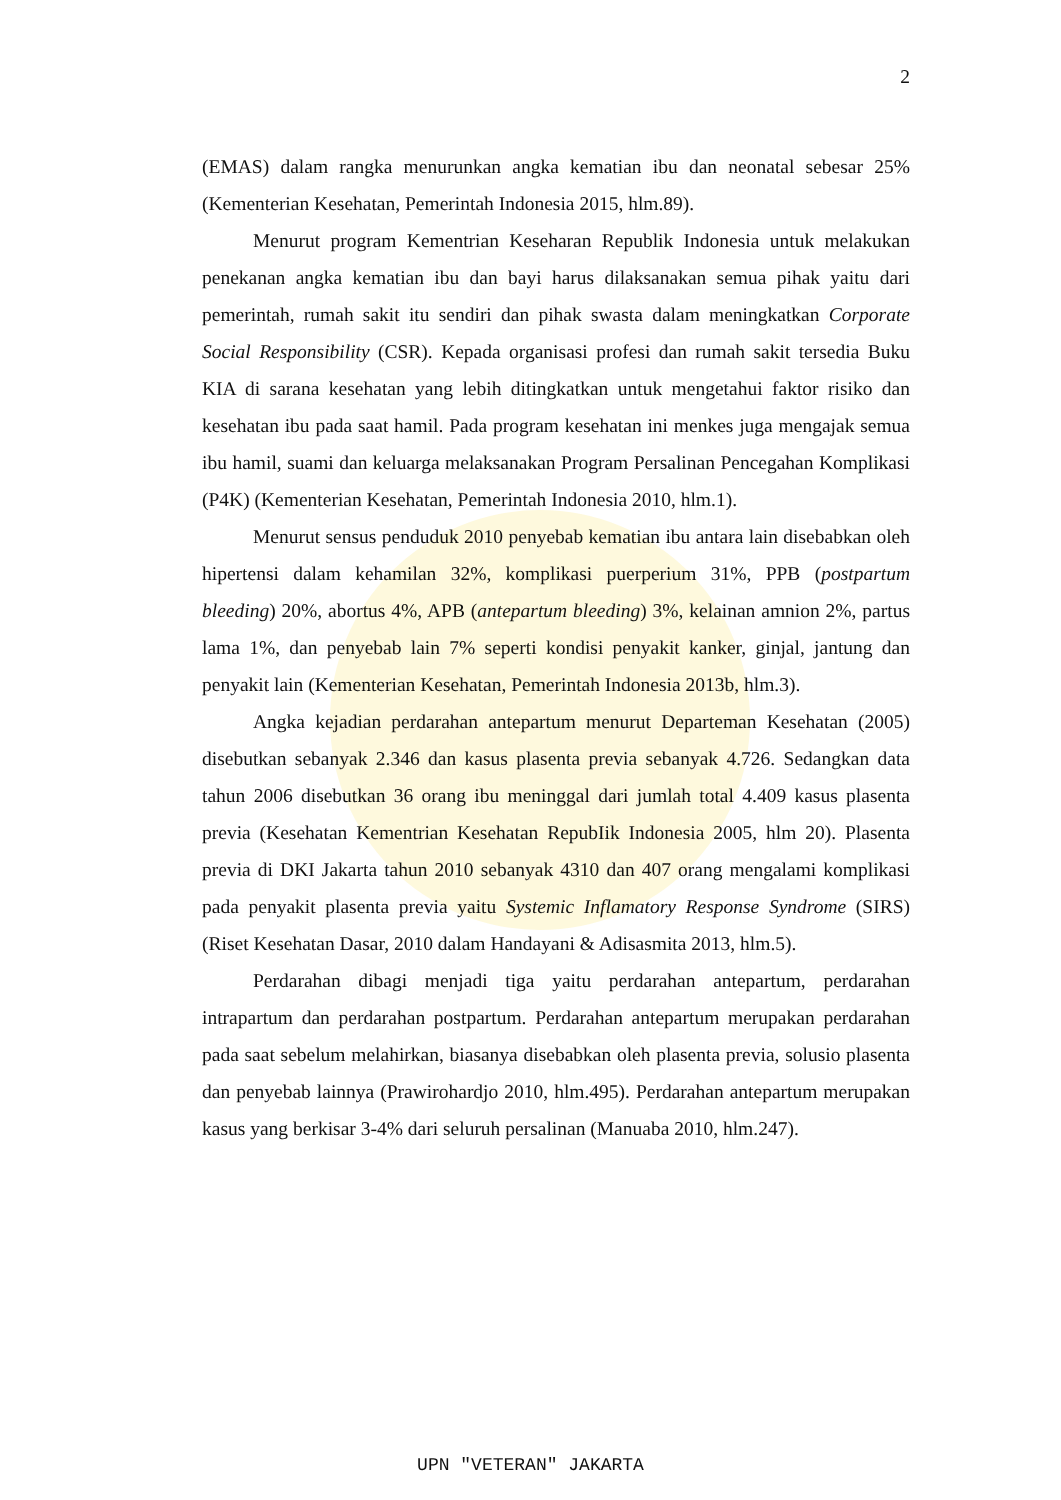2
(EMAS) dalam rangka menurunkan angka kematian ibu dan neonatal sebesar 25% (Kementerian Kesehatan, Pemerintah Indonesia 2015, hlm.89).
Menurut program Kementrian Keseharan Republik Indonesia untuk melakukan penekanan angka kematian ibu dan bayi harus dilaksanakan semua pihak yaitu dari pemerintah, rumah sakit itu sendiri dan pihak swasta dalam meningkatkan Corporate Social Responsibility (CSR). Kepada organisasi profesi dan rumah sakit tersedia Buku KIA di sarana kesehatan yang lebih ditingkatkan untuk mengetahui faktor risiko dan kesehatan ibu pada saat hamil. Pada program kesehatan ini menkes juga mengajak semua ibu hamil, suami dan keluarga melaksanakan Program Persalinan Pencegahan Komplikasi (P4K) (Kementerian Kesehatan, Pemerintah Indonesia 2010, hlm.1).
Menurut sensus penduduk 2010 penyebab kematian ibu antara lain disebabkan oleh hipertensi dalam kehamilan 32%, komplikasi puerperium 31%, PPB (postpartum bleeding) 20%, abortus 4%, APB (antepartum bleeding) 3%, kelainan amnion 2%, partus lama 1%, dan penyebab lain 7% seperti kondisi penyakit kanker, ginjal, jantung dan penyakit lain (Kementerian Kesehatan, Pemerintah Indonesia 2013b, hlm.3).
Angka kejadian perdarahan antepartum menurut Departeman Kesehatan (2005) disebutkan sebanyak 2.346 dan kasus plasenta previa sebanyak 4.726. Sedangkan data tahun 2006 disebutkan 36 orang ibu meninggal dari jumlah total 4.409 kasus plasenta previa (Kesehatan Kementrian Kesehatan RepubIik Indonesia 2005, hlm 20). Plasenta previa di DKI Jakarta tahun 2010 sebanyak 4310 dan 407 orang mengalami komplikasi pada penyakit plasenta previa yaitu Systemic Inflamatory Response Syndrome (SIRS) (Riset Kesehatan Dasar, 2010 dalam Handayani & Adisasmita 2013, hlm.5).
Perdarahan dibagi menjadi tiga yaitu perdarahan antepartum, perdarahan intrapartum dan perdarahan postpartum. Perdarahan antepartum merupakan perdarahan pada saat sebelum melahirkan, biasanya disebabkan oleh plasenta previa, solusio plasenta dan penyebab lainnya (Prawirohardjo 2010, hlm.495). Perdarahan antepartum merupakan kasus yang berkisar 3-4% dari seluruh persalinan (Manuaba 2010, hlm.247).
UPN "VETERAN" JAKARTA